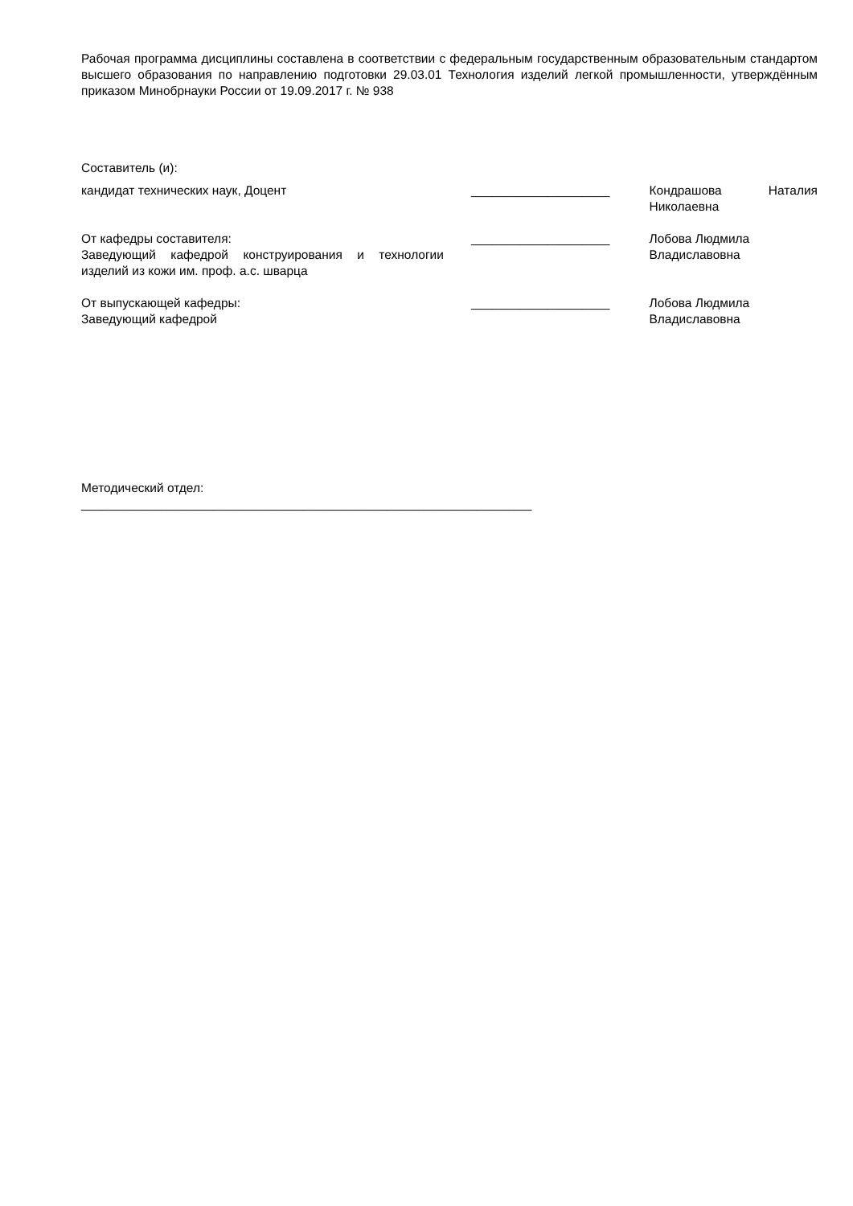Рабочая программа дисциплины составлена в соответствии с федеральным государственным образовательным стандартом высшего образования по направлению подготовки 29.03.01 Технология изделий легкой промышленности, утверждённым приказом Минобрнауки России от 19.09.2017 г. № 938
Составитель (и):
кандидат технических наук, Доцент ____________________ Кондрашова Наталия Николаевна
От кафедры составителя:
Заведующий кафедрой конструирования и технологии изделий из кожи им. проф. а.с. шварца
____________________ Лобова Людмила
Владиславовна
От выпускающей кафедры:
Заведующий кафедрой
____________________ Лобова Людмила
Владиславовна
Методический отдел:
_________________________________________________________________